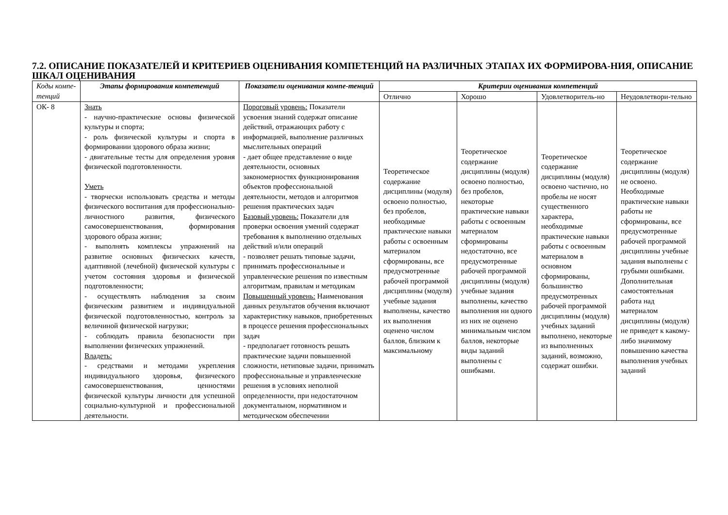7.2. ОПИСАНИЕ ПОКАЗАТЕЛЕЙ И КРИТЕРИЕВ ОЦЕНИВАНИЯ КОМПЕТЕНЦИЙ НА РАЗЛИЧНЫХ ЭТАПАХ ИХ ФОРМИРОВА-НИЯ, ОПИСАНИЕ ШКАЛ ОЦЕНИВАНИЯ
| Коды компе-тенций | Этапы формирования компетенций | Показатели оценивания компе-тенций | Критерии оценивания компетенций | | | |
| --- | --- | --- | --- | --- | --- | --- |
| | | | Отлично | Хорошо | Удовлетворитель-но | Неудовлетвори-тельно |
| ОК- 8 | Знать - научно-практические основы физической культуры и спорта; - роль физической культуры и спорта в формировании здорового образа жизни; - двигательные тесты для определения уровня физической подготовленности. Уметь - творчески использовать средства и методы физического воспитания для профессионально-личностного развития, физического самосовершенствования, формирования здорового образа жизни; - выполнять комплексы упражнений на развитие основных физических качеств, адаптивной (лечебной) физической культуры с учетом состояния здоровья и физической подготовленности; - осуществлять наблюдения за своим физическим развитием и индивидуальной физической подготовленностью, контроль за величиной физической нагрузки; - соблюдать правила безопасности при выполнении физических упражнений. Владеть: - средствами и методами укрепления индивидуального здоровья, физического самосовершенствования, ценностями физической культуры личности для успешной социально-культурной и профессиональной деятельности. | Пороговый уровень: Показатели усвоения знаний содержат описание действий, отражающих работу с информацией, выполнение различных мыслительных операций - дает общее представление о виде деятельности, основных закономерностях функционирования объектов профессиональной деятельности, методов и алгоритмов решения практических задач Базовый уровень: Показатели для проверки освоения умений содержат требования к выполнению отдельных действий и/или операций - позволяет решать типовые задачи, принимать профессиональные и управленческие решения по известным алгоритмам, правилам и методикам Повышенный уровень: Наименования данных результатов обучения включают характеристику навыков, приобретенных в процессе решения профессиональных задач - предполагает готовность решать практические задачи повышенной сложности, нетиповые задачи, принимать профессиональные и управленческие решения в условиях неполной определенности, при недостаточном документальном, нормативном и методическом обеспечении | Теоретическое содержание дисциплины (модуля) освоено полностью, без пробелов, необходимые практические навыки работы с освоенным материалом сформированы, все предусмотренные рабочей программой дисциплины (модуля) учебные задания выполнены, качество их выполнения оценено числом баллов, близким к максимальному | Теоретическое содержание дисциплины (модуля) освоено полностью, без пробелов, некоторые практические навыки работы с освоенным материалом сформированы недостаточно, все предусмотренные рабочей программой дисциплины (модуля) учебные задания выполнены, качество выполнения ни одного из них не оценено минимальным числом баллов, некоторые виды заданий выполнены с ошибками. | Теоретическое содержание дисциплины (модуля) освоено частично, но пробелы не носят существенного характера, необходимые практические навыки работы с освоенным материалом в основном сформированы, большинство предусмотренных рабочей программой дисциплины (модуля) учебных заданий выполнено, некоторые из выполненных заданий, возможно, содержат ошибки. | Теоретическое содержание дисциплины (модуля) не освоено. Необходимые практические навыки работы не сформированы, все предусмотренные рабочей программой дисциплины учебные задания выполнены с грубыми ошибками. Дополнительная самостоятельная работа над материалом дисциплины (модуля) не приведет к какому-либо значимому повышению качества выполнения учебных заданий |